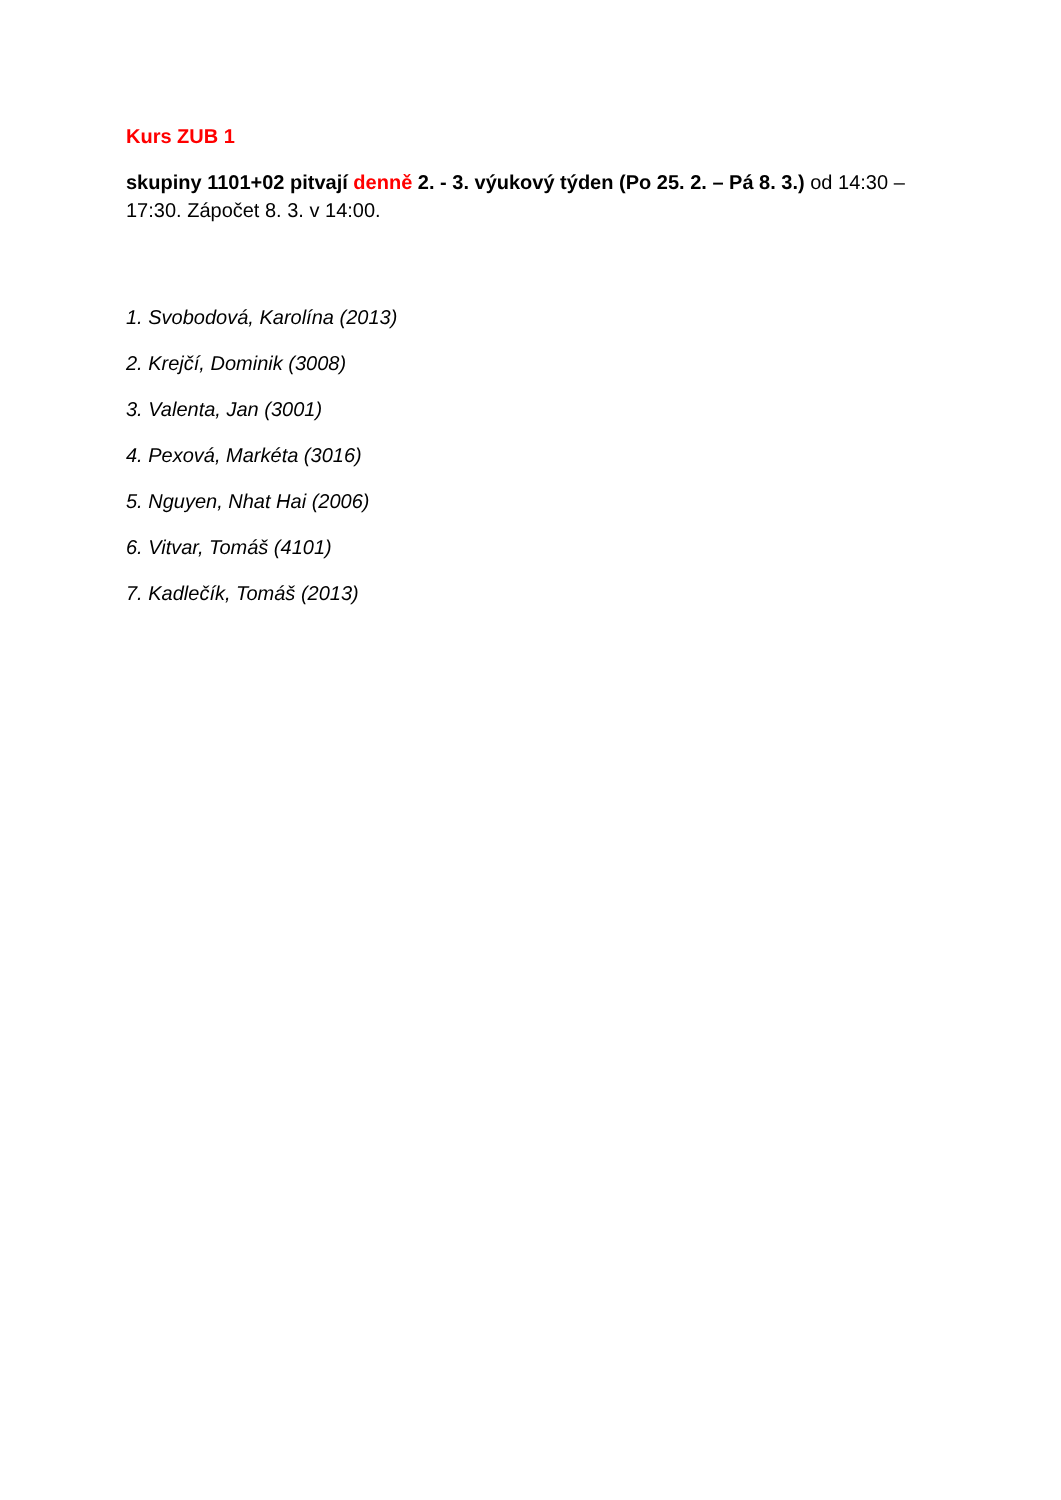Kurs ZUB 1
skupiny 1101+02 pitvají denně 2. - 3. výukový týden (Po 25. 2. – Pá 8. 3.) od 14:30 –17:30. Zápočet 8. 3. v 14:00.
1. Svobodová, Karolína (2013)
2. Krejčí, Dominik (3008)
3. Valenta, Jan (3001)
4. Pexová, Markéta (3016)
5. Nguyen, Nhat Hai (2006)
6. Vitvar, Tomáš (4101)
7. Kadlečík, Tomáš (2013)